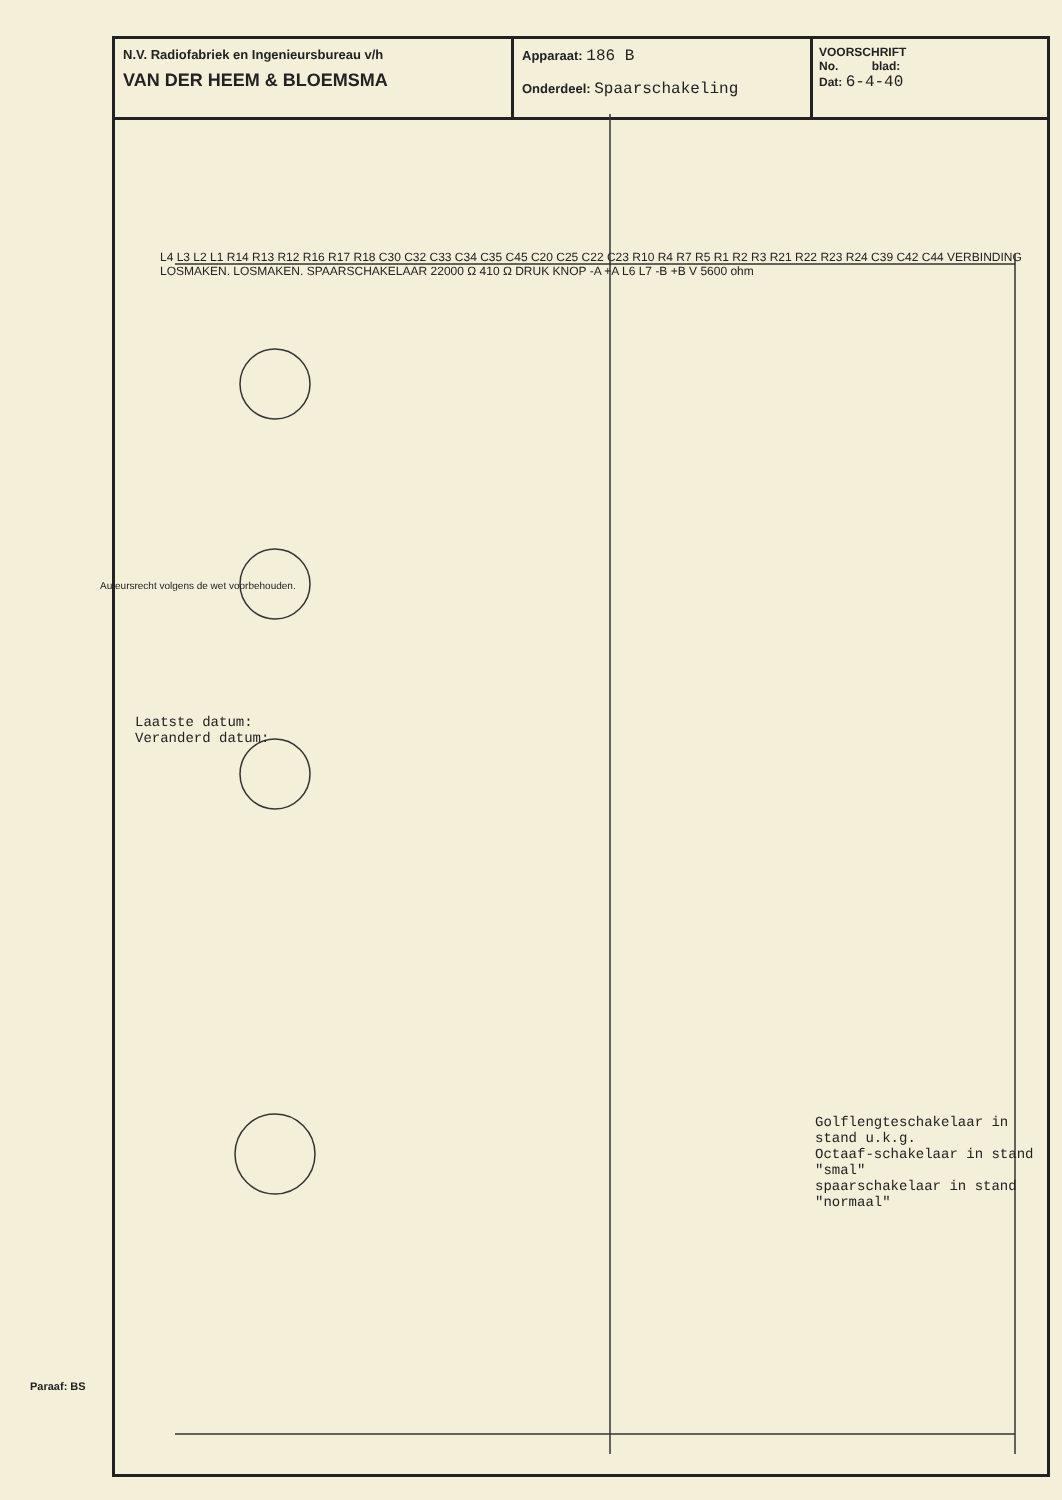N.V. Radiofabriek en Ingenieursbureau v/h
VAN DER HEEM & BLOEMSMA
Apparaat: 186 B
Onderdeel: Spaarschakeling
VOORSCHRIFT
No. blad:
Dat: 6-4-40
Laatste datum:
Veranderd datum:
Golflengteschakelaar in stand u.k.g.
Octaaf-schakelaar in stand "smal"
spaarschakelaar in stand "normaal"
Paraaf: BS
Auteursrecht volgens de wet voorbehouden.
L4 L3 L2 L1 R14 R13 R12 R16 R17 R18 C30 C32 C33 C34 C35 C45 C20 C25 C22 C23 R10 R4 R7 R5 R1 R2 R3 R21 R22 R23 R24 C39 C42 C44 VERBINDING LOSMAKEN. LOSMAKEN. SPAARSCHAKELAAR 22000 Ω 410 Ω DRUK KNOP -A +A L6 L7 -B +B V 5600 ohm